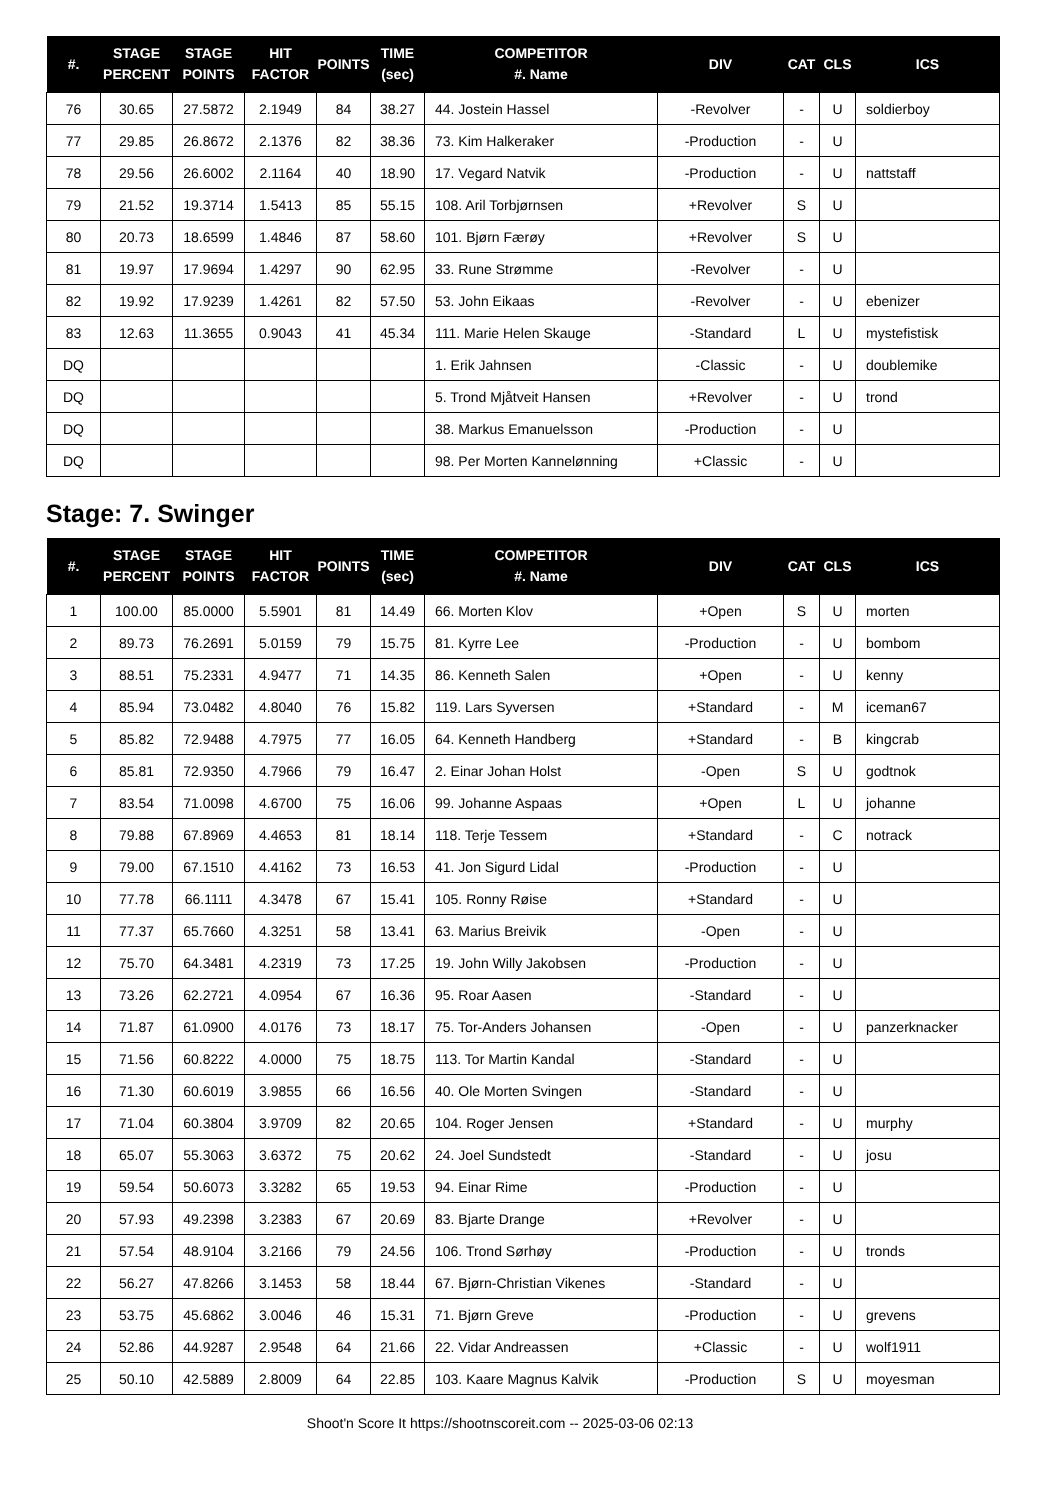| #. | STAGE PERCENT | STAGE POINTS | HIT FACTOR | POINTS | TIME (sec) | COMPETITOR #. Name | DIV | CAT | CLS | ICS |
| --- | --- | --- | --- | --- | --- | --- | --- | --- | --- | --- |
| 76 | 30.65 | 27.5872 | 2.1949 | 84 | 38.27 | 44. Jostein Hassel | -Revolver | - | U | soldierboy |
| 77 | 29.85 | 26.8672 | 2.1376 | 82 | 38.36 | 73. Kim Halkeraker | -Production | - | U | |
| 78 | 29.56 | 26.6002 | 2.1164 | 40 | 18.90 | 17. Vegard Natvik | -Production | - | U | nattstaff |
| 79 | 21.52 | 19.3714 | 1.5413 | 85 | 55.15 | 108. Aril Torbjørnsen | +Revolver | S | U | |
| 80 | 20.73 | 18.6599 | 1.4846 | 87 | 58.60 | 101. Bjørn Færøy | +Revolver | S | U | |
| 81 | 19.97 | 17.9694 | 1.4297 | 90 | 62.95 | 33. Rune Strømme | -Revolver | - | U | |
| 82 | 19.92 | 17.9239 | 1.4261 | 82 | 57.50 | 53. John Eikaas | -Revolver | - | U | ebenizer |
| 83 | 12.63 | 11.3655 | 0.9043 | 41 | 45.34 | 111. Marie Helen Skauge | -Standard | L | U | mystefistisk |
| DQ | | | | | | 1. Erik Jahnsen | -Classic | - | U | doublemike |
| DQ | | | | | | 5. Trond Mjåtveit Hansen | +Revolver | - | U | trond |
| DQ | | | | | | 38. Markus Emanuelsson | -Production | - | U | |
| DQ | | | | | | 98. Per Morten Kannelønning | +Classic | - | U | |
Stage: 7. Swinger
| #. | STAGE PERCENT | STAGE POINTS | HIT FACTOR | POINTS | TIME (sec) | COMPETITOR #. Name | DIV | CAT | CLS | ICS |
| --- | --- | --- | --- | --- | --- | --- | --- | --- | --- | --- |
| 1 | 100.00 | 85.0000 | 5.5901 | 81 | 14.49 | 66. Morten Klov | +Open | S | U | morten |
| 2 | 89.73 | 76.2691 | 5.0159 | 79 | 15.75 | 81. Kyrre Lee | -Production | - | U | bombom |
| 3 | 88.51 | 75.2331 | 4.9477 | 71 | 14.35 | 86. Kenneth Salen | +Open | - | U | kenny |
| 4 | 85.94 | 73.0482 | 4.8040 | 76 | 15.82 | 119. Lars Syversen | +Standard | - | M | iceman67 |
| 5 | 85.82 | 72.9488 | 4.7975 | 77 | 16.05 | 64. Kenneth Handberg | +Standard | - | B | kingcrab |
| 6 | 85.81 | 72.9350 | 4.7966 | 79 | 16.47 | 2. Einar Johan Holst | -Open | S | U | godtnok |
| 7 | 83.54 | 71.0098 | 4.6700 | 75 | 16.06 | 99. Johanne Aspaas | +Open | L | U | johanne |
| 8 | 79.88 | 67.8969 | 4.4653 | 81 | 18.14 | 118. Terje Tessem | +Standard | - | C | notrack |
| 9 | 79.00 | 67.1510 | 4.4162 | 73 | 16.53 | 41. Jon Sigurd Lidal | -Production | - | U | |
| 10 | 77.78 | 66.1111 | 4.3478 | 67 | 15.41 | 105. Ronny Røise | +Standard | - | U | |
| 11 | 77.37 | 65.7660 | 4.3251 | 58 | 13.41 | 63. Marius Breivik | -Open | - | U | |
| 12 | 75.70 | 64.3481 | 4.2319 | 73 | 17.25 | 19. John Willy Jakobsen | -Production | - | U | |
| 13 | 73.26 | 62.2721 | 4.0954 | 67 | 16.36 | 95. Roar Aasen | -Standard | - | U | |
| 14 | 71.87 | 61.0900 | 4.0176 | 73 | 18.17 | 75. Tor-Anders Johansen | -Open | - | U | panzerknacker |
| 15 | 71.56 | 60.8222 | 4.0000 | 75 | 18.75 | 113. Tor Martin Kandal | -Standard | - | U | |
| 16 | 71.30 | 60.6019 | 3.9855 | 66 | 16.56 | 40. Ole Morten Svingen | -Standard | - | U | |
| 17 | 71.04 | 60.3804 | 3.9709 | 82 | 20.65 | 104. Roger Jensen | +Standard | - | U | murphy |
| 18 | 65.07 | 55.3063 | 3.6372 | 75 | 20.62 | 24. Joel Sundstedt | -Standard | - | U | josu |
| 19 | 59.54 | 50.6073 | 3.3282 | 65 | 19.53 | 94. Einar Rime | -Production | - | U | |
| 20 | 57.93 | 49.2398 | 3.2383 | 67 | 20.69 | 83. Bjarte Drange | +Revolver | - | U | |
| 21 | 57.54 | 48.9104 | 3.2166 | 79 | 24.56 | 106. Trond Sørhøy | -Production | - | U | tronds |
| 22 | 56.27 | 47.8266 | 3.1453 | 58 | 18.44 | 67. Bjørn-Christian Vikenes | -Standard | - | U | |
| 23 | 53.75 | 45.6862 | 3.0046 | 46 | 15.31 | 71. Bjørn Greve | -Production | - | U | grevens |
| 24 | 52.86 | 44.9287 | 2.9548 | 64 | 21.66 | 22. Vidar Andreassen | +Classic | - | U | wolf1911 |
| 25 | 50.10 | 42.5889 | 2.8009 | 64 | 22.85 | 103. Kaare Magnus Kalvik | -Production | S | U | moyesman |
Shoot'n Score It https://shootnscoreit.com -- 2025-03-06 02:13